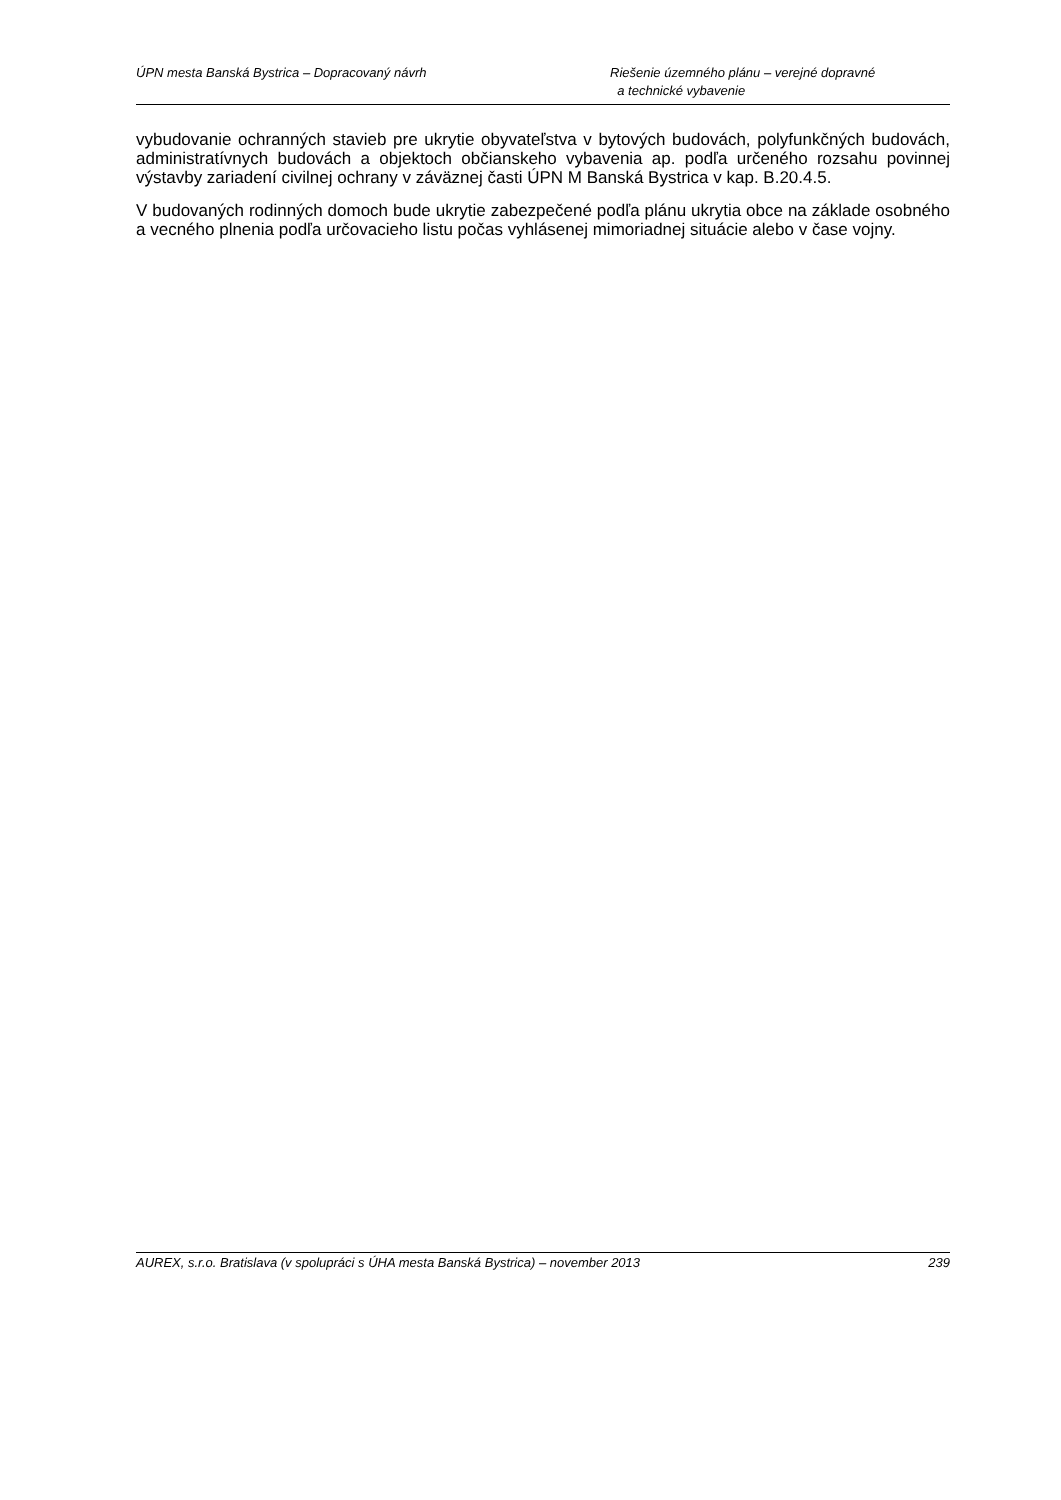ÚPN mesta Banská Bystrica – Dopracovaný návrh
Riešenie územného plánu – verejné dopravné
a technické vybavenie
vybudovanie ochranných stavieb pre ukrytie obyvateľstva v bytových budovách, polyfunkčných budovách, administratívnych budovách a objektoch občianskeho vybavenia ap. podľa určeného rozsahu povinnej výstavby zariadení civilnej ochrany v záväznej časti ÚPN M Banská Bystrica v kap. B.20.4.5.
V budovaných rodinných domoch bude ukrytie zabezpečené podľa plánu ukrytia obce na základe osobného a vecného plnenia podľa určovacieho listu počas vyhlásenej mimoriadnej situácie alebo v čase vojny.
AUREX, s.r.o. Bratislava (v spolupráci s ÚHA mesta Banská Bystrica) – november 2013
239